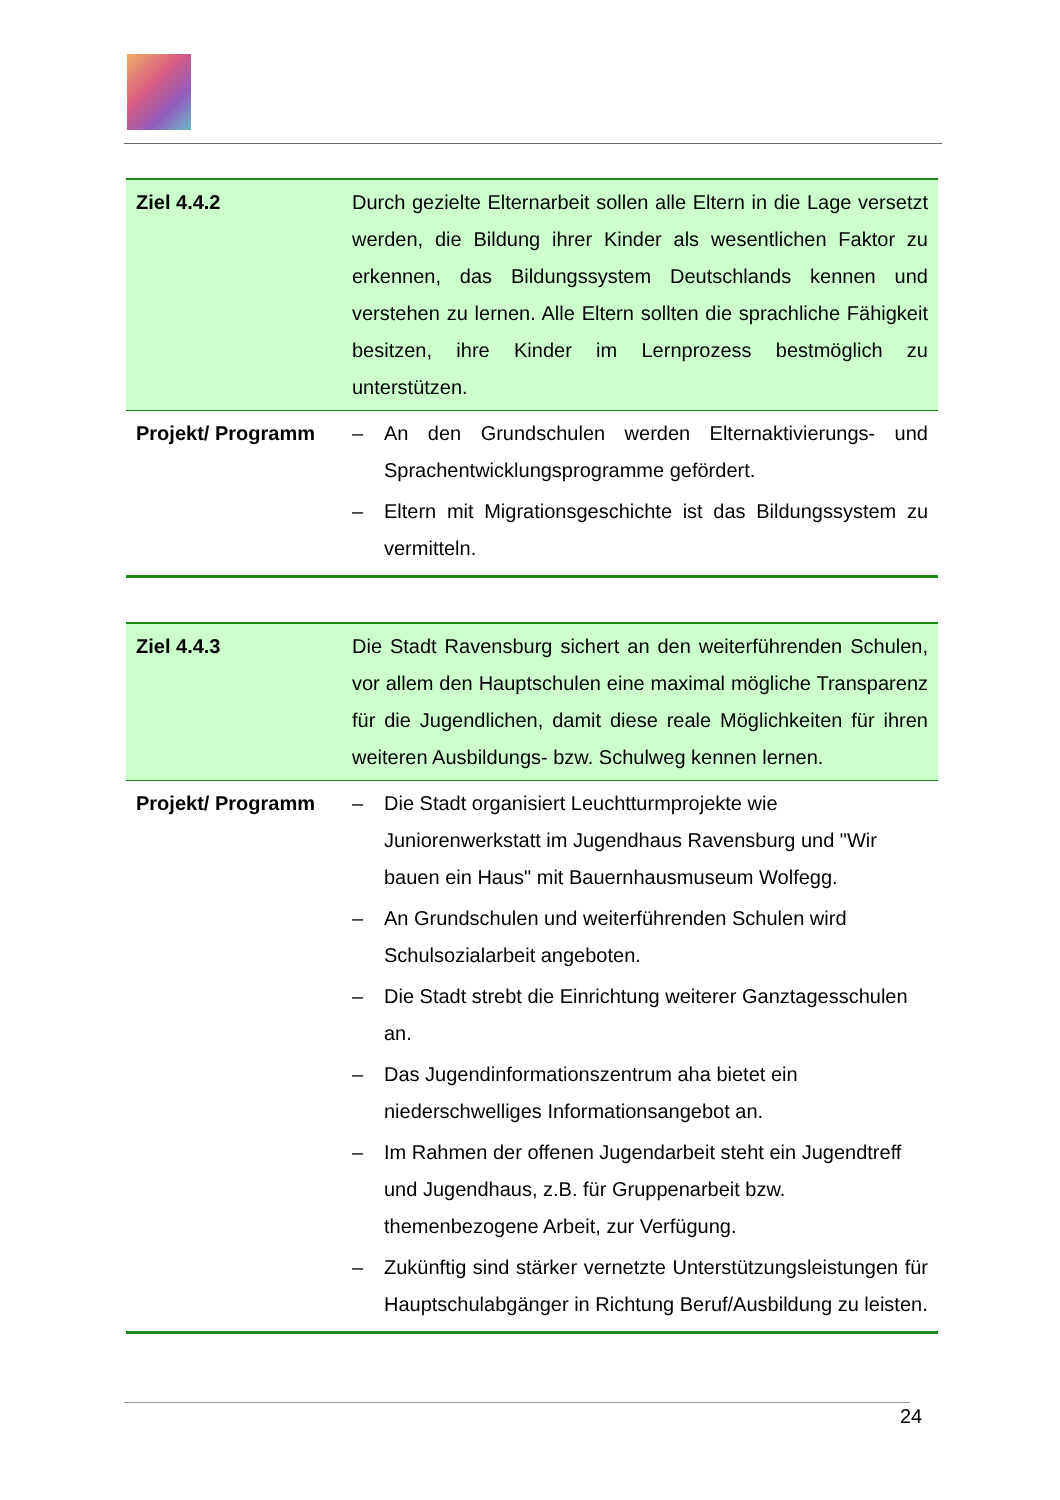| Ziel 4.4.2 | Durch gezielte Elternarbeit sollen alle Eltern in die Lage versetzt werden, die Bildung ihrer Kinder als wesentlichen Faktor zu erkennen, das Bildungssystem Deutschlands kennen und verstehen zu lernen. Alle Eltern sollten die sprachliche Fähigkeit besitzen, ihre Kinder im Lernprozess bestmöglich zu unterstützen. |
| Projekt/ Programm | – An den Grundschulen werden Elternaktivierungs- und Sprachentwicklungsprogramme gefördert. – Eltern mit Migrationsgeschichte ist das Bildungssystem zu vermitteln. |
| Ziel 4.4.3 | Die Stadt Ravensburg sichert an den weiterführenden Schulen, vor allem den Hauptschulen eine maximal mögliche Transparenz für die Jugendlichen, damit diese reale Möglichkeiten für ihren weiteren Ausbildungs- bzw. Schulweg kennen lernen. |
| Projekt/ Programm | – Die Stadt organisiert Leuchtturmprojekte wie Juniorenwerkstatt im Jugendhaus Ravensburg und "Wir bauen ein Haus" mit Bauernhausmuseum Wolfegg. – An Grundschulen und weiterführenden Schulen wird Schulsozialarbeit angeboten. – Die Stadt strebt die Einrichtung weiterer Ganztagesschulen an. – Das Jugendinformationszentrum aha bietet ein niederschwelliges Informationsangebot an. – Im Rahmen der offenen Jugendarbeit steht ein Jugendtreff und Jugendhaus, z.B. für Gruppenarbeit bzw. themenbezogene Arbeit, zur Verfügung. – Zukünftig sind stärker vernetzte Unterstützungsleistungen für Hauptschulabgänger in Richtung Beruf/Ausbildung zu leisten. |
24